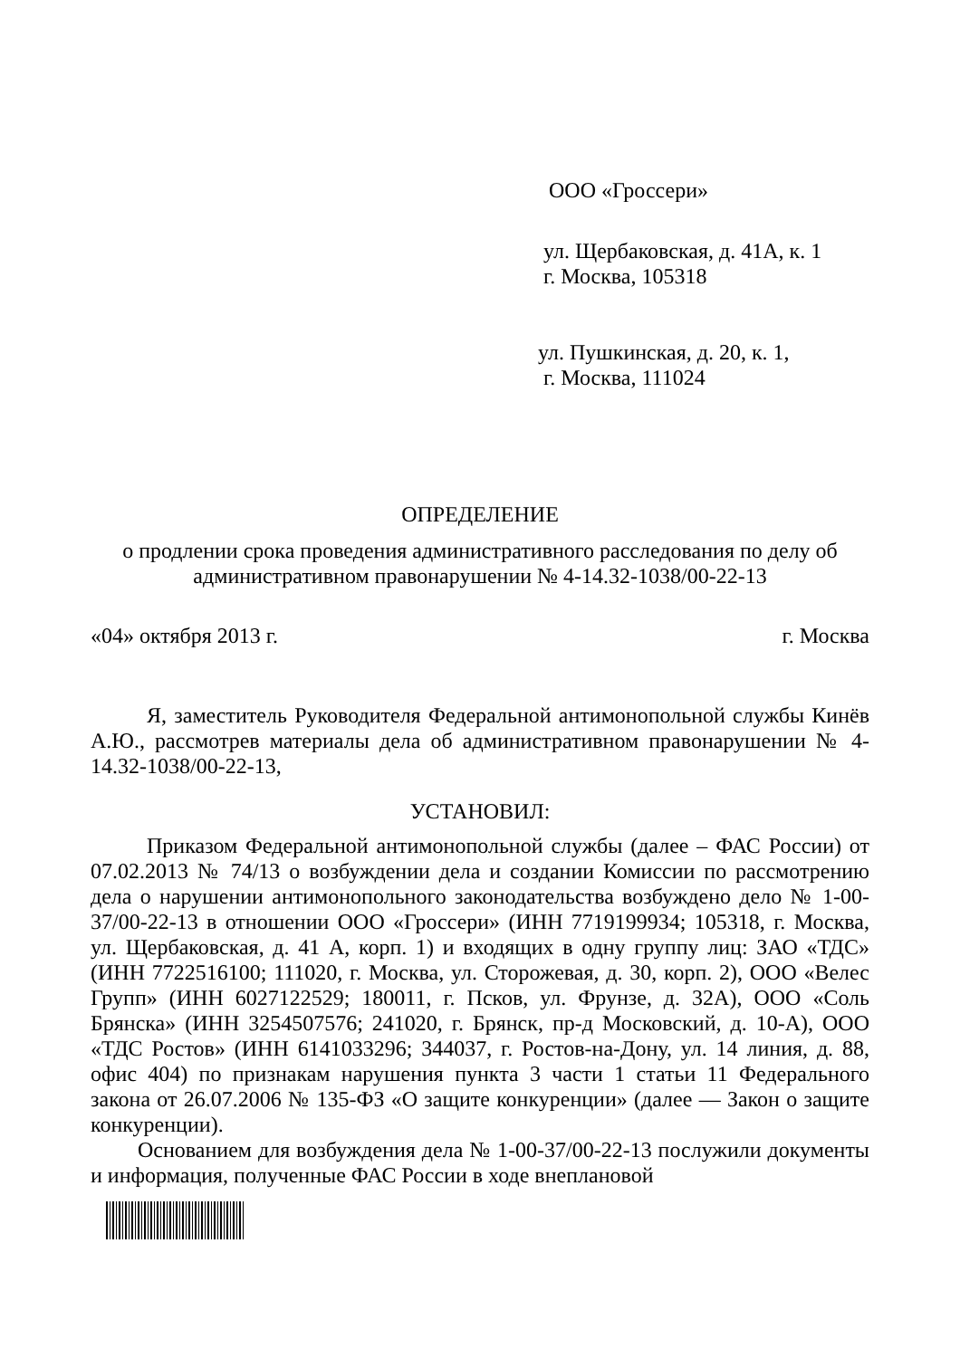ООО «Гроссери»
ул. Щербаковская, д. 41А, к. 1
г. Москва, 105318
ул. Пушкинская, д. 20, к. 1,
г. Москва, 111024
ОПРЕДЕЛЕНИЕ
о продлении срока проведения административного расследования по делу об административном правонарушении № 4-14.32-1038/00-22-13
«04» октября 2013 г. г. Москва
Я, заместитель Руководителя Федеральной антимонопольной службы Кинёв А.Ю., рассмотрев материалы дела об административном правонарушении № 4-14.32-1038/00-22-13,
УСТАНОВИЛ:
Приказом Федеральной антимонопольной службы (далее – ФАС России) от 07.02.2013 № 74/13 о возбуждении дела и создании Комиссии по рассмотрению дела о нарушении антимонопольного законодательства возбуждено дело № 1-00-37/00-22-13 в отношении ООО «Гроссери» (ИНН 7719199934; 105318, г. Москва, ул. Щербаковская, д. 41 А, корп. 1) и входящих в одну группу лиц: ЗАО «ТДС» (ИНН 7722516100; 111020, г. Москва, ул. Сторожевая, д. 30, корп. 2), ООО «Велес Групп» (ИНН 6027122529; 180011, г. Псков, ул. Фрунзе, д. 32А), ООО «Соль Брянска» (ИНН 3254507576; 241020, г. Брянск, пр-д Московский, д. 10-А), ООО «ТДС Ростов» (ИНН 6141033296; 344037, г. Ростов-на-Дону, ул. 14 линия, д. 88, офис 404) по признакам нарушения пункта 3 части 1 статьи 11 Федерального закона от 26.07.2006 № 135-ФЗ «О защите конкуренции» (далее — Закон о защите конкуренции).
Основанием для возбуждения дела № 1-00-37/00-22-13 послужили документы и информация, полученные ФАС России в ходе внеплановой